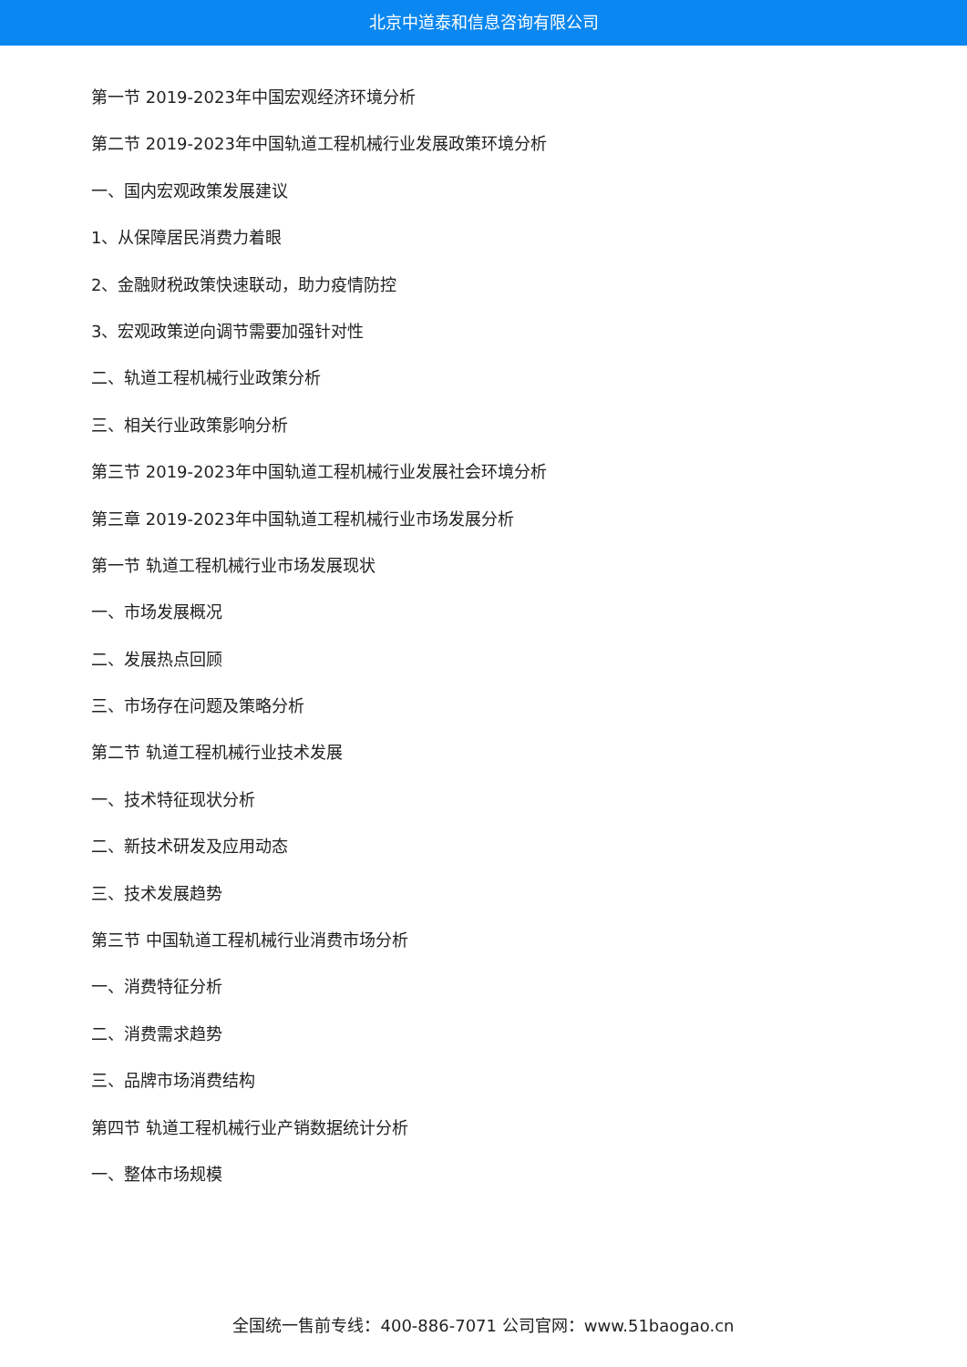北京中道泰和信息咨询有限公司
第一节 2019-2023年中国宏观经济环境分析
第二节 2019-2023年中国轨道工程机械行业发展政策环境分析
一、国内宏观政策发展建议
1、从保障居民消费力着眼
2、金融财税政策快速联动，助力疫情防控
3、宏观政策逆向调节需要加强针对性
二、轨道工程机械行业政策分析
三、相关行业政策影响分析
第三节 2019-2023年中国轨道工程机械行业发展社会环境分析
第三章 2019-2023年中国轨道工程机械行业市场发展分析
第一节 轨道工程机械行业市场发展现状
一、市场发展概况
二、发展热点回顾
三、市场存在问题及策略分析
第二节 轨道工程机械行业技术发展
一、技术特征现状分析
二、新技术研发及应用动态
三、技术发展趋势
第三节 中国轨道工程机械行业消费市场分析
一、消费特征分析
二、消费需求趋势
三、品牌市场消费结构
第四节 轨道工程机械行业产销数据统计分析
一、整体市场规模
全国统一售前专线：400-886-7071 公司官网：www.51baogao.cn